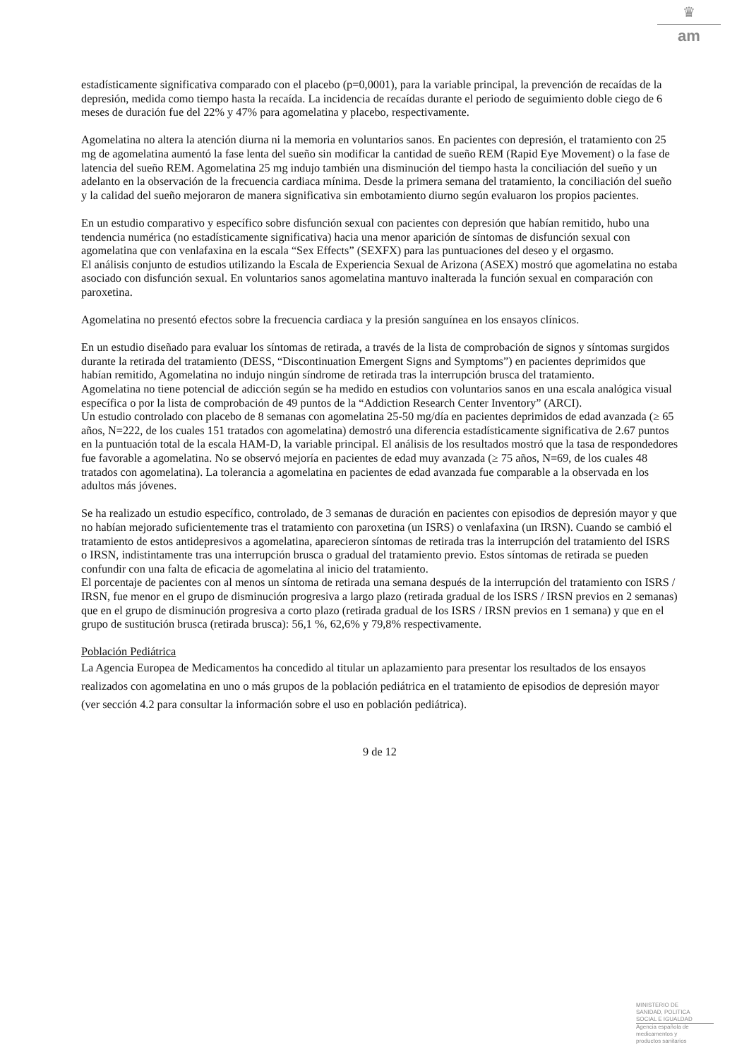♛
am
estadísticamente significativa comparado con el placebo (p=0,0001), para la variable principal, la prevención de recaídas de la depresión, medida como tiempo hasta la recaída. La incidencia de recaídas durante el periodo de seguimiento doble ciego de 6 meses de duración fue del 22% y 47% para agomelatina y placebo, respectivamente.
Agomelatina no altera la atención diurna ni la memoria en voluntarios sanos. En pacientes con depresión, el tratamiento con 25 mg de agomelatina aumentó la fase lenta del sueño sin modificar la cantidad de sueño REM (Rapid Eye Movement) o la fase de latencia del sueño REM. Agomelatina 25 mg indujo también una disminución del tiempo hasta la conciliación del sueño y un adelanto en la observación de la frecuencia cardiaca mínima. Desde la primera semana del tratamiento, la conciliación del sueño y la calidad del sueño mejoraron de manera significativa sin embotamiento diurno según evaluaron los propios pacientes.
En un estudio comparativo y específico sobre disfunción sexual con pacientes con depresión que habían remitido, hubo una tendencia numérica (no estadísticamente significativa) hacia una menor aparición de síntomas de disfunción sexual con agomelatina que con venlafaxina en la escala “Sex Effects” (SEXFX) para las puntuaciones del deseo y el orgasmo.
El análisis conjunto de estudios utilizando la Escala de Experiencia Sexual de Arizona (ASEX) mostró que agomelatina no estaba asociado con disfunción sexual. En voluntarios sanos agomelatina mantuvo inalterada la función sexual en comparación con paroxetina.
Agomelatina no presentó efectos sobre la frecuencia cardiaca y la presión sanguínea en los ensayos clínicos.
En un estudio diseñado para evaluar los síntomas de retirada, a través de la lista de comprobación de signos y síntomas surgidos durante la retirada del tratamiento (DESS, “Discontinuation Emergent Signs and Symptoms”) en pacientes deprimidos que habían remitido, Agomelatina no indujo ningún síndrome de retirada tras la interrupción brusca del tratamiento.
Agomelatina no tiene potencial de adicción según se ha medido en estudios con voluntarios sanos en una escala analógica visual específica o por la lista de comprobación de 49 puntos de la “Addiction Research Center Inventory” (ARCI).
Un estudio controlado con placebo de 8 semanas con agomelatina 25-50 mg/día en pacientes deprimidos de edad avanzada (≥ 65 años, N=222, de los cuales 151 tratados con agomelatina) demostró una diferencia estadísticamente significativa de 2.67 puntos en la puntuación total de la escala HAM-D, la variable principal. El análisis de los resultados mostró que la tasa de respondedores fue favorable a agomelatina. No se observó mejoría en pacientes de edad muy avanzada (≥ 75 años, N=69, de los cuales 48 tratados con agomelatina). La tolerancia a agomelatina en pacientes de edad avanzada fue comparable a la observada en los adultos más jóvenes.
Se ha realizado un estudio específico, controlado, de 3 semanas de duración en pacientes con episodios de depresión mayor y que no habían mejorado suficientemente tras el tratamiento con paroxetina (un ISRS) o venlafaxina (un IRSN). Cuando se cambió el tratamiento de estos antidepresivos a agomelatina, aparecieron síntomas de retirada tras la interrupción del tratamiento del ISRS o IRSN, indistintamente tras una interrupción brusca o gradual del tratamiento previo. Estos síntomas de retirada se pueden confundir con una falta de eficacia de agomelatina al inicio del tratamiento.
El porcentaje de pacientes con al menos un síntoma de retirada una semana después de la interrupción del tratamiento con ISRS / IRSN, fue menor en el grupo de disminución progresiva a largo plazo (retirada gradual de los ISRS / IRSN previos en 2 semanas) que en el grupo de disminución progresiva a corto plazo (retirada gradual de los ISRS / IRSN previos en 1 semana) y que en el grupo de sustitución brusca (retirada brusca): 56,1 %, 62,6% y 79,8% respectivamente.
Población Pediátrica
La Agencia Europea de Medicamentos ha concedido al titular un aplazamiento para presentar los resultados de los ensayos realizados con agomelatina en uno o más grupos de la población pediátrica en el tratamiento de episodios de depresión mayor (ver sección 4.2 para consultar la información sobre el uso en población pediátrica).
9 de 12
MINISTERIO DE
SANIDAD, POLITICA
SOCIAL E IGUALDAD
Agencia española de
medicamentos y
productos sanitarios